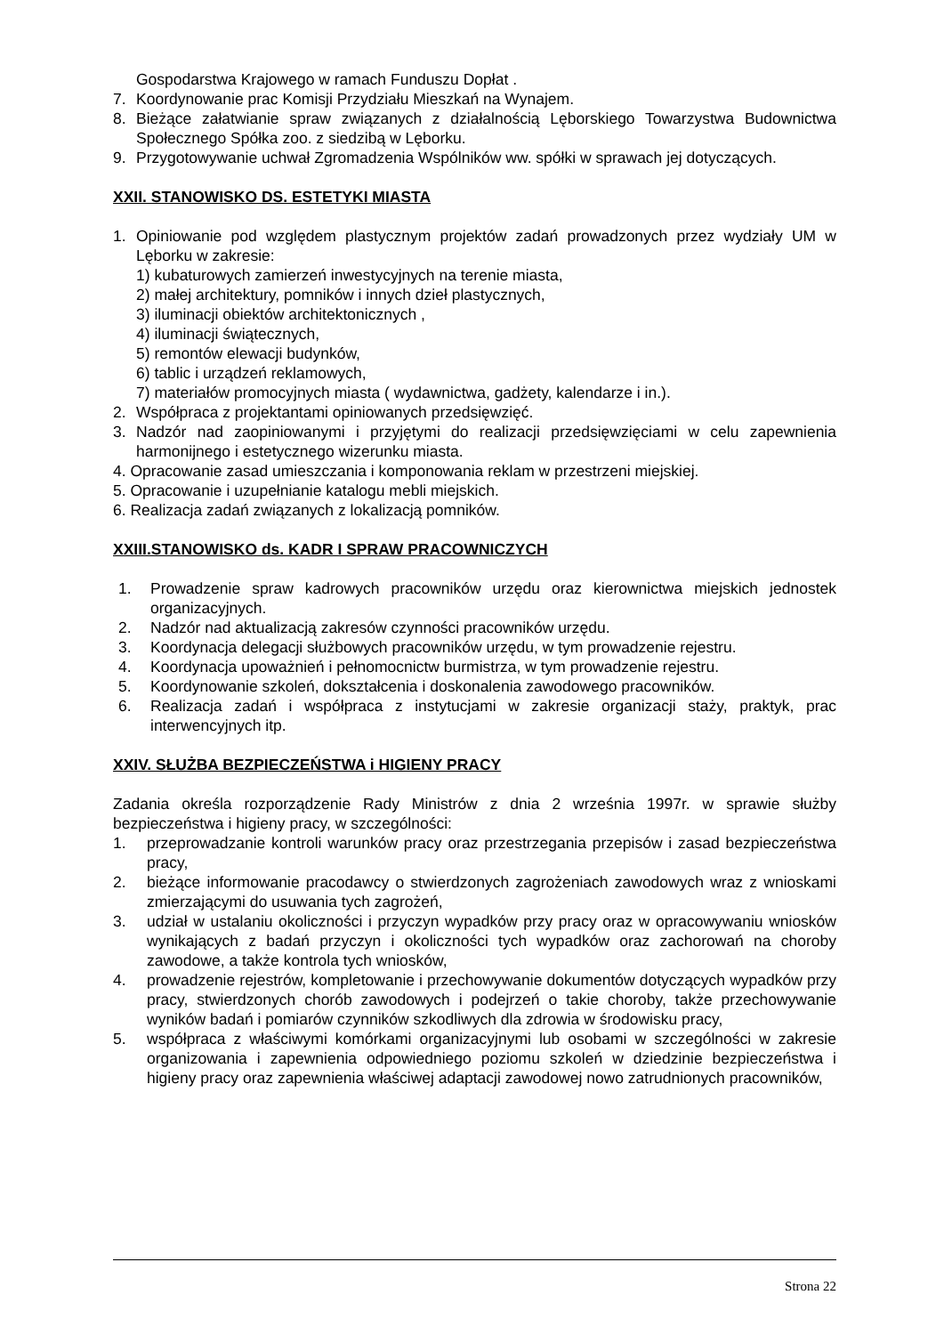Gospodarstwa Krajowego w ramach Funduszu Dopłat .
7. Koordynowanie prac Komisji Przydziału Mieszkań na Wynajem.
8. Bieżące załatwianie spraw związanych z działalnością Lęborskiego Towarzystwa Budownictwa Społecznego Spółka zoo. z siedzibą w Lęborku.
9. Przygotowywanie uchwał Zgromadzenia Wspólników ww. spółki w sprawach jej dotyczących.
XXII. STANOWISKO DS. ESTETYKI MIASTA
1. Opiniowanie pod względem plastycznym projektów zadań prowadzonych przez wydziały UM w Lęborku w zakresie:
1) kubaturowych zamierzeń inwestycyjnych na terenie miasta,
2) małej architektury, pomników i innych dzieł plastycznych,
3) iluminacji obiektów architektonicznych ,
4) iluminacji świątecznych,
5) remontów elewacji budynków,
6) tablic i urządzeń reklamowych,
7) materiałów promocyjnych miasta ( wydawnictwa, gadżety, kalendarze i in.).
2. Współpraca z projektantami opiniowanych przedsięwzięć.
3. Nadzór nad zaopiniowanymi i przyjętymi do realizacji przedsięwzięciami w celu zapewnienia harmonijnego i estetycznego wizerunku miasta.
4. Opracowanie zasad umieszczania i komponowania reklam w przestrzeni miejskiej.
5. Opracowanie i uzupełnianie katalogu mebli miejskich.
6. Realizacja zadań związanych z lokalizacją pomników.
XXIII.STANOWISKO ds. KADR I SPRAW PRACOWNICZYCH
1. Prowadzenie spraw kadrowych pracowników urzędu oraz kierownictwa miejskich jednostek organizacyjnych.
2. Nadzór nad aktualizacją zakresów czynności pracowników urzędu.
3. Koordynacja delegacji służbowych pracowników urzędu, w tym prowadzenie rejestru.
4. Koordynacja upoważnień i pełnomocnictw burmistrza, w tym prowadzenie rejestru.
5. Koordynowanie szkoleń, dokształcenia i doskonalenia zawodowego pracowników.
6. Realizacja zadań i współpraca z instytucjami w zakresie organizacji staży, praktyk, prac interwencyjnych itp.
XXIV. SŁUŻBA BEZPIECZEŃSTWA i HIGIENY PRACY
Zadania określa rozporządzenie Rady Ministrów z dnia 2 września 1997r. w sprawie służby bezpieczeństwa i higieny pracy, w szczególności:
1. przeprowadzanie kontroli warunków pracy oraz przestrzegania przepisów i zasad bezpieczeństwa pracy,
2. bieżące informowanie pracodawcy o stwierdzonych zagrożeniach zawodowych wraz z wnioskami zmierzającymi do usuwania tych zagrożeń,
3. udział w ustalaniu okoliczności i przyczyn wypadków przy pracy oraz w opracowywaniu wniosków wynikających z badań przyczyn i okoliczności tych wypadków oraz zachorowań na choroby zawodowe, a także kontrola tych wniosków,
4. prowadzenie rejestrów, kompletowanie i przechowywanie dokumentów dotyczących wypadków przy pracy, stwierdzonych chorób zawodowych i podejrzeń o takie choroby, także przechowywanie wyników badań i pomiarów czynników szkodliwych dla zdrowia w środowisku pracy,
5. współpraca z właściwymi komórkami organizacyjnymi lub osobami w szczególności w zakresie organizowania i zapewnienia odpowiedniego poziomu szkoleń w dziedzinie bezpieczeństwa i higieny pracy oraz zapewnienia właściwej adaptacji zawodowej nowo zatrudnionych pracowników,
Strona 22